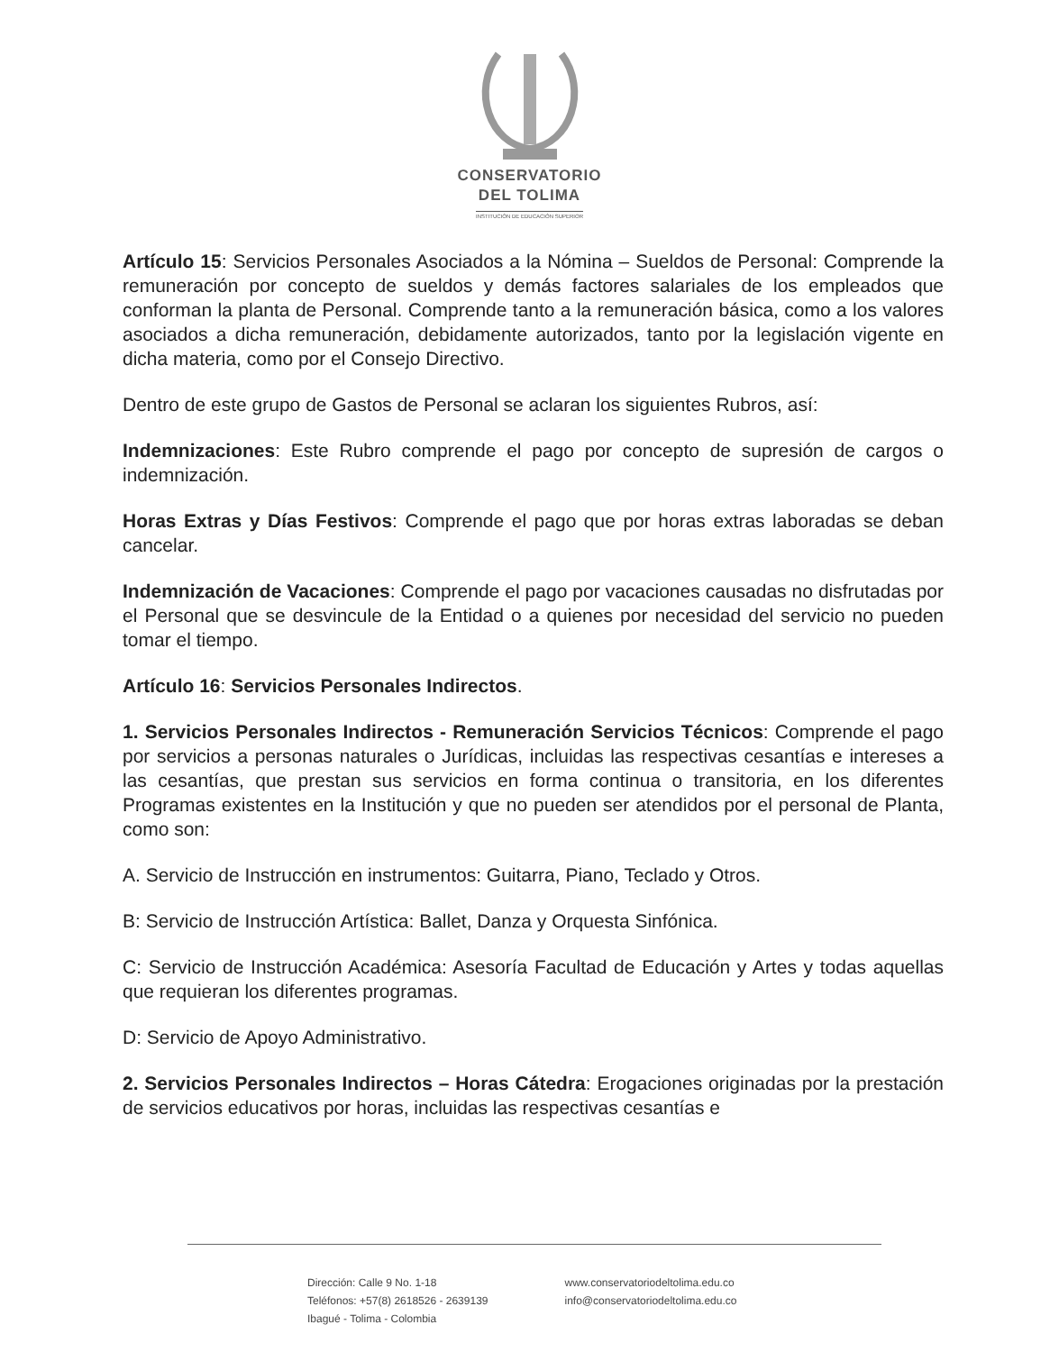CONSERVATORIO
DEL TOLIMA
INSTITUCIÓN DE EDUCACIÓN SUPERIOR
Artículo 15: Servicios Personales Asociados a la Nómina – Sueldos de Personal: Comprende la remuneración por concepto de sueldos y demás factores salariales de los empleados que conforman la planta de Personal. Comprende tanto a la remuneración básica, como a los valores asociados a dicha remuneración, debidamente autorizados, tanto por la legislación vigente en dicha materia, como por el Consejo Directivo.
Dentro de este grupo de Gastos de Personal se aclaran los siguientes Rubros, así:
Indemnizaciones: Este Rubro comprende el pago por concepto de supresión de cargos o indemnización.
Horas Extras y Días Festivos: Comprende el pago que por horas extras laboradas se deban cancelar.
Indemnización de Vacaciones: Comprende el pago por vacaciones causadas no disfrutadas por el Personal que se desvincule de la Entidad o a quienes por necesidad del servicio no pueden tomar el tiempo.
Artículo 16: Servicios Personales Indirectos.
1. Servicios Personales Indirectos - Remuneración Servicios Técnicos: Comprende el pago por servicios a personas naturales o Jurídicas, incluidas las respectivas cesantías e intereses a las cesantías, que prestan sus servicios en forma continua o transitoria, en los diferentes Programas existentes en la Institución y que no pueden ser atendidos por el personal de Planta, como son:
A. Servicio de Instrucción en instrumentos: Guitarra, Piano, Teclado y Otros.
B: Servicio de Instrucción Artística: Ballet, Danza y Orquesta Sinfónica.
C: Servicio de Instrucción Académica: Asesoría Facultad de Educación y Artes y todas aquellas que requieran los diferentes programas.
D: Servicio de Apoyo Administrativo.
2. Servicios Personales Indirectos – Horas Cátedra: Erogaciones originadas por la prestación de servicios educativos por horas, incluidas las respectivas cesantías e
Dirección: Calle 9 No. 1-18
Teléfonos: +57(8) 2618526 - 2639139
Ibagué - Tolima - Colombia
www.conservatoriodeltolima.edu.co
info@conservatoriodeltolima.edu.co